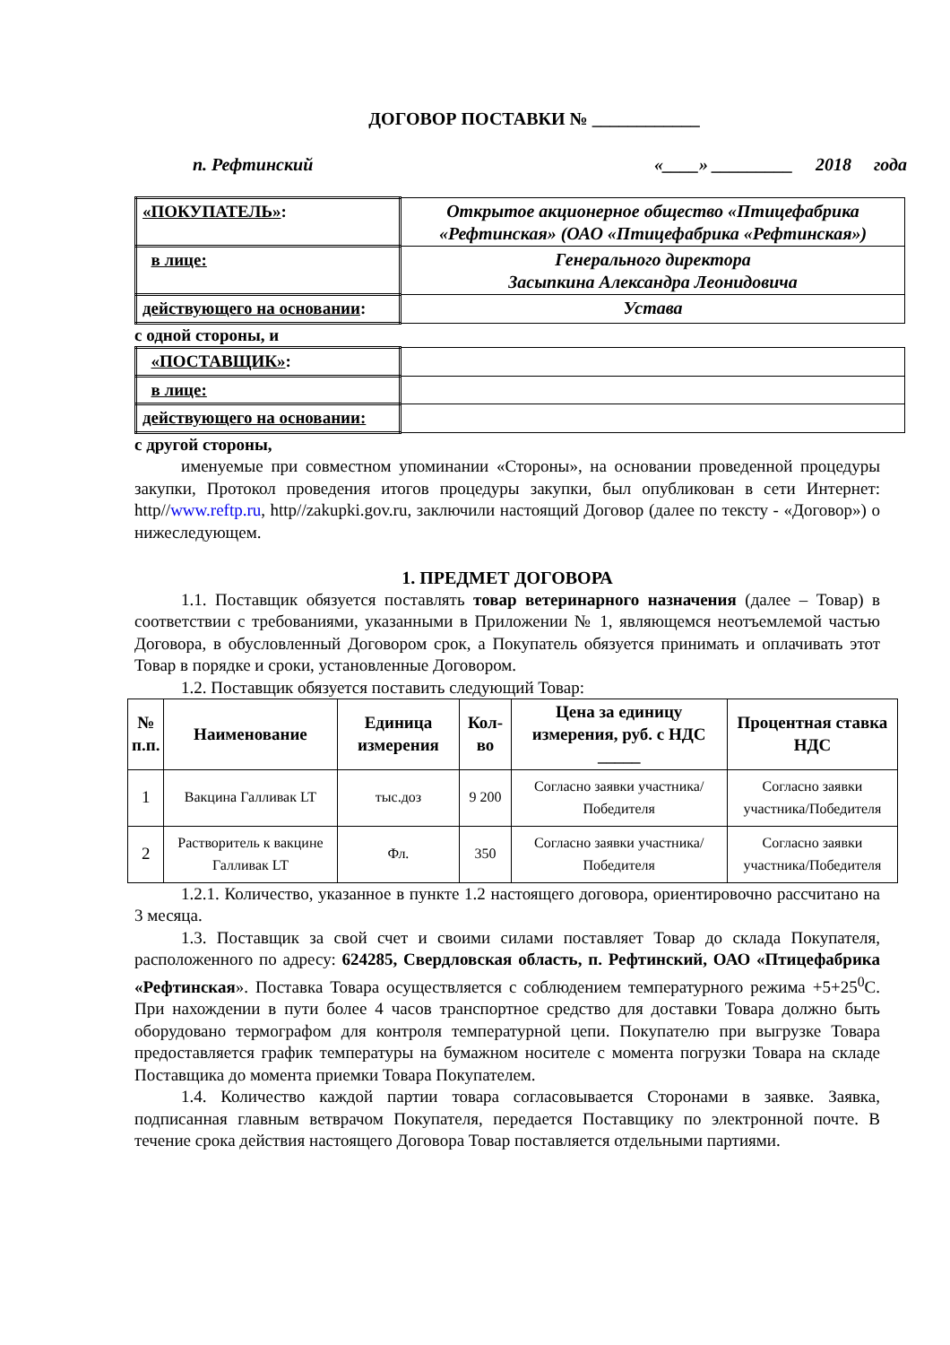ДОГОВОР ПОСТАВКИ № ____________
п. Рефтинский «____» _________ 2018 года
| «ПОКУПАТЕЛЬ» : | Открытое акционерное общество «Птицефабрика «Рефтинская» (ОАО «Птицефабрика «Рефтинская») |
| в лице: | Генерального директора Засыпкина Александра Леонидовича |
| действующего на основании : | Устава |
с одной стороны, и
| «ПОСТАВЩИК» : | |
| в лице: | |
| действующего на основании: | |
с другой стороны,
именуемые при совместном упоминании «Стороны», на основании проведенной процедуры закупки, Протокол проведения итогов процедуры закупки, был опубликован в сети Интернет: http//www.reftp.ru, http//zakupki.gov.ru, заключили настоящий Договор (далее по тексту - «Договор») о нижеследующем.
1. ПРЕДМЕТ ДОГОВОРА
1.1. Поставщик обязуется поставлять товар ветеринарного назначения (далее – Товар) в соответствии с требованиями, указанными в Приложении № 1, являющемся неотъемлемой частью Договора, в обусловленный Договором срок, а Покупатель обязуется принимать и оплачивать этот Товар в порядке и сроки, установленные Договором.
1.2. Поставщик обязуется поставить следующий Товар:
| № п.п. | Наименование | Единица измерения | Кол-во | Цена за единицу измерения, руб. с НДС _____ | Процентная ставка НДС |
| --- | --- | --- | --- | --- | --- |
| 1 | Вакцина Галливак LT | тыс.доз | 9 200 | Согласно заявки участника/Победителя | Согласно заявки участника/Победителя |
| 2 | Растворитель к вакцине Галливак LT | Фл. | 350 | Согласно заявки участника/Победителя | Согласно заявки участника/Победителя |
1.2.1. Количество, указанное в пункте 1.2 настоящего договора, ориентировочно рассчитано на 3 месяца.
1.3. Поставщик за свой счет и своими силами поставляет Товар до склада Покупателя, расположенного по адресу: 624285, Свердловская область, п. Рефтинский, ОАО «Птицефабрика «Рефтинская». Поставка Товара осуществляется с соблюдением температурного режима +5+25<sup>0</sup>С. При нахождении в пути более 4 часов транспортное средство для доставки Товара должно быть оборудовано термографом для контроля температурной цепи. Покупателю при выгрузке Товара предоставляется график температуры на бумажном носителе с момента погрузки Товара на складе Поставщика до момента приемки Товара Покупателем.
1.4. Количество каждой партии товара согласовывается Сторонами в заявке. Заявка, подписанная главным ветврачом Покупателя, передается Поставщику по электронной почте. В течение срока действия настоящего Договора Товар поставляется отдельными партиями.